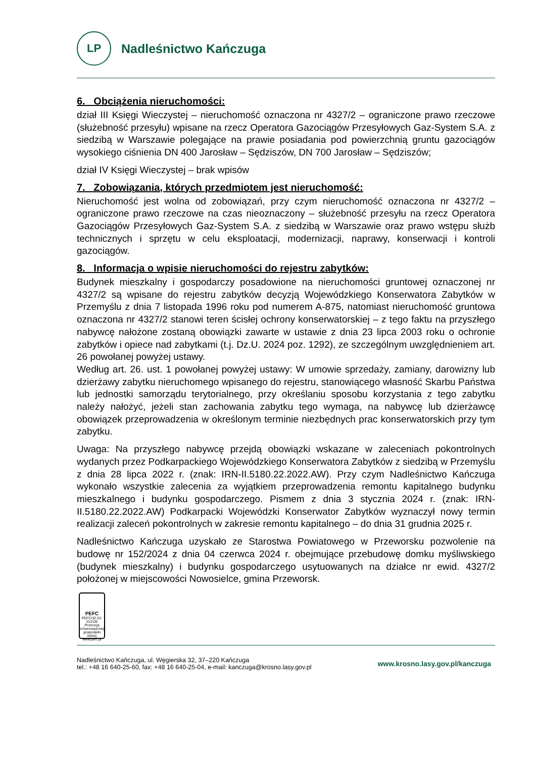LP
Nadleśnictwo Kańczuga
6. Obciążenia nieruchomości:
dział III Księgi Wieczystej – nieruchomość oznaczona nr 4327/2 – ograniczone prawo rzeczowe (służebność przesyłu) wpisane na rzecz Operatora Gazociągów Przesyłowych Gaz-System S.A. z siedzibą w Warszawie polegające na prawie posiadania pod powierzchnią gruntu gazociągów wysokiego ciśnienia DN 400 Jarosław – Sędziszów, DN 700 Jarosław – Sędziszów;
dział IV Księgi Wieczystej – brak wpisów
7. Zobowiązania, których przedmiotem jest nieruchomość:
Nieruchomość jest wolna od zobowiązań, przy czym nieruchomość oznaczona nr 4327/2 – ograniczone prawo rzeczowe na czas nieoznaczony – służebność przesyłu na rzecz Operatora Gazociągów Przesyłowych Gaz-System S.A. z siedzibą w Warszawie oraz prawo wstępu służb technicznych i sprzętu w celu eksploatacji, modernizacji, naprawy, konserwacji i kontroli gazociągów.
8. Informacja o wpisie nieruchomości do rejestru zabytków:
Budynek mieszkalny i gospodarczy posadowione na nieruchomości gruntowej oznaczonej nr 4327/2 są wpisane do rejestru zabytków decyzją Wojewódzkiego Konserwatora Zabytków w Przemyślu z dnia 7 listopada 1996 roku pod numerem A-875, natomiast nieruchomość gruntowa oznaczona nr 4327/2 stanowi teren ścisłej ochrony konserwatorskiej – z tego faktu na przyszłego nabywcę nałożone zostaną obowiązki zawarte w ustawie z dnia 23 lipca 2003 roku o ochronie zabytków i opiece nad zabytkami (t.j. Dz.U. 2024 poz. 1292), ze szczególnym uwzględnieniem art. 26 powołanej powyżej ustawy.
Według art. 26. ust. 1 powołanej powyżej ustawy: W umowie sprzedaży, zamiany, darowizny lub dzierżawy zabytku nieruchomego wpisanego do rejestru, stanowiącego własność Skarbu Państwa lub jednostki samorządu terytorialnego, przy określaniu sposobu korzystania z tego zabytku należy nałożyć, jeżeli stan zachowania zabytku tego wymaga, na nabywcę lub dzierżawcę obowiązek przeprowadzenia w określonym terminie niezbędnych prac konserwatorskich przy tym zabytku.
Uwaga: Na przyszłego nabywcę przejdą obowiązki wskazane w zaleceniach pokontrolnych wydanych przez Podkarpackiego Wojewódzkiego Konserwatora Zabytków z siedzibą w Przemyślu z dnia 28 lipca 2022 r. (znak: IRN-II.5180.22.2022.AW). Przy czym Nadleśnictwo Kańczuga wykonało wszystkie zalecenia za wyjątkiem przeprowadzenia remontu kapitalnego budynku mieszkalnego i budynku gospodarczego. Pismem z dnia 3 stycznia 2024 r. (znak: IRN-II.5180.22.2022.AW) Podkarpacki Wojewódzki Konserwator Zabytków wyznaczył nowy termin realizacji zaleceń pokontrolnych w zakresie remontu kapitalnego – do dnia 31 grudnia 2025 r.
Nadleśnictwo Kańczuga uzyskało ze Starostwa Powiatowego w Przeworsku pozwolenie na budowę nr 152/2024 z dnia 04 czerwca 2024 r. obejmujące przebudowę domku myśliwskiego (budynek mieszkalny) i budynku gospodarczego usytuowanych na działce nr ewid. 4327/2 położonej w miejscowości Nowosielce, gmina Przeworsk.
PEFC
PEFC/32-22-012-09
Promocja zrównoważonej gospodarki leśnej
www.pefc.pl
Nadleśnictwo Kańczuga, ul. Węgierska 32, 37–220 Kańczuga
tel.: +48 16 640-25-60, fax: +48 16 640-25-04, e-mail: kanczuga@krosno.lasy.gov.pl
www.krosno.lasy.gov.pl/kanczuga